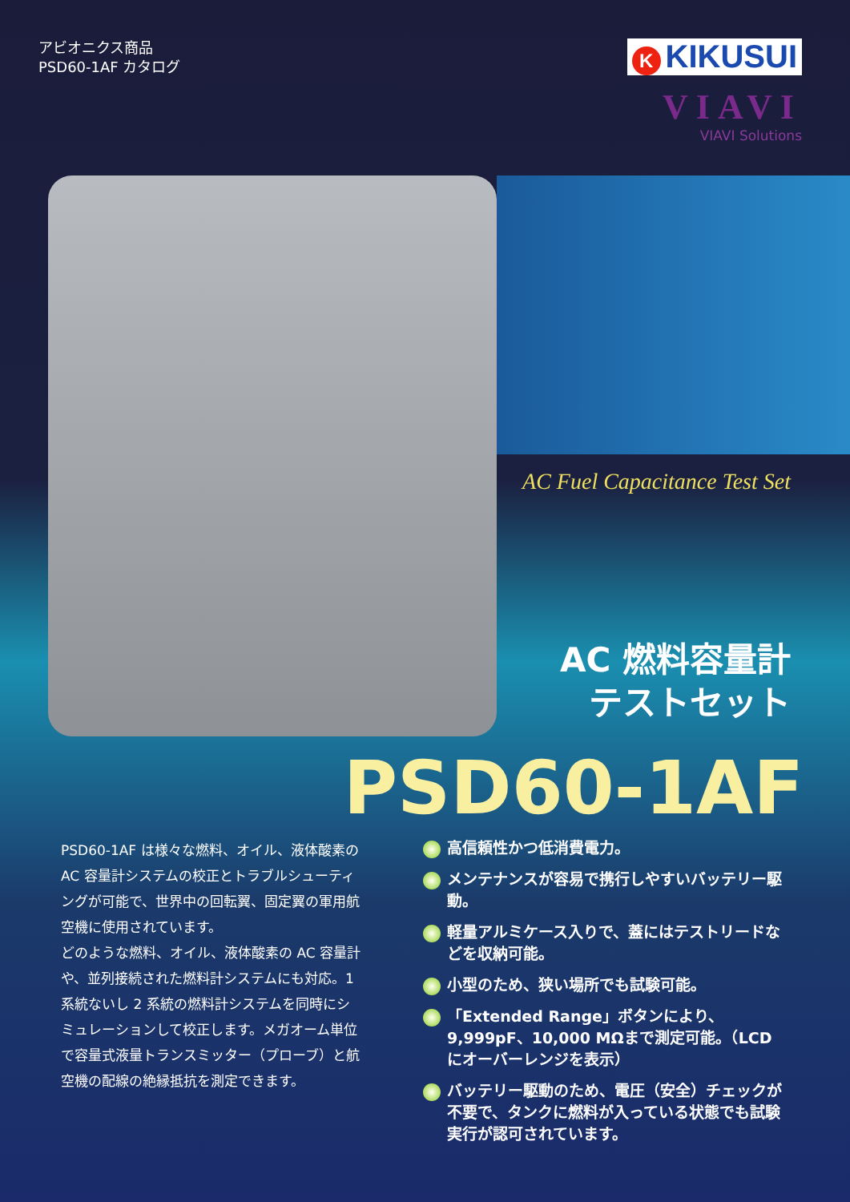アビオニクス商品
PSD60-1AF カタログ
K KIKUSUI
VIAVI
VIAVI Solutions
AC Fuel Capacitance Test Set
AC 燃料容量計
テストセット
PSD60-1AF
PSD60-1AF は様々な燃料、オイル、液体酸素の AC 容量計システムの校正とトラブルシューティングが可能で、世界中の回転翼、固定翼の軍用航空機に使用されています。
どのような燃料、オイル、液体酸素の AC 容量計や、並列接続された燃料計システムにも対応。1 系統ないし 2 系統の燃料計システムを同時にシミュレーションして校正します。メガオーム単位で容量式液量トランスミッター（プローブ）と航空機の配線の絶縁抵抗を測定できます。
高信頼性かつ低消費電力。
メンテナンスが容易で携行しやすいバッテリー駆動。
軽量アルミケース入りで、蓋にはテストリードなどを収納可能。
小型のため、狭い場所でも試験可能。
「Extended Range」ボタンにより、9,999pF、10,000 MΩまで測定可能。（LCD にオーバーレンジを表示）
バッテリー駆動のため、電圧（安全）チェックが不要で、タンクに燃料が入っている状態でも試験実行が認可されています。